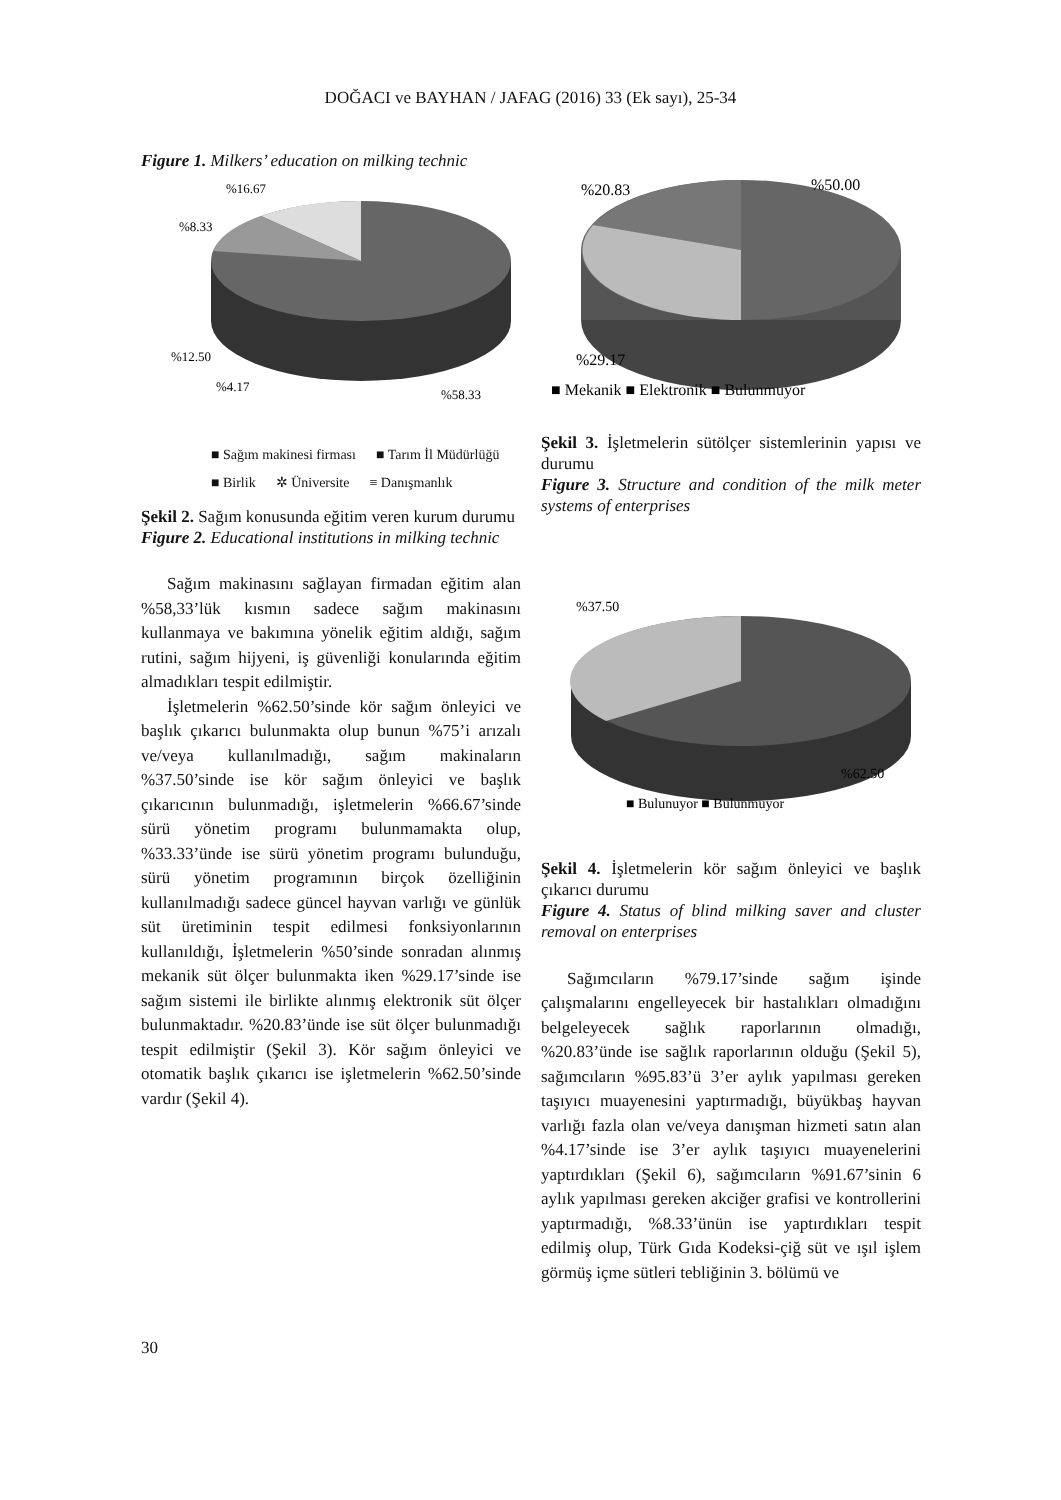DOĞACI ve BAYHAN / JAFAG (2016) 33 (Ek sayı), 25-34
Figure 1. Milkers’ education on milking technic
%16.67
%8.33
%12.50
%4.17
%58.33
■ Sağım makinesi firması ■ Tarım İl Müdürlüğü ■ Birlik ✲ Üniversite ≡ Danışmanlık
Şekil 2. Sağım konusunda eğitim veren kurum durumu
Figure 2. Educational institutions in milking technic
Sağım makinasını sağlayan firmadan eğitim alan %58,33’lük kısmın sadece sağım makinasını kullanmaya ve bakımına yönelik eğitim aldığı, sağım rutini, sağım hijyeni, iş güvenliği konularında eğitim almadıkları tespit edilmiştir.
İşletmelerin %62.50’sinde kör sağım önleyici ve başlık çıkarıcı bulunmakta olup bunun %75’i arızalı ve/veya kullanılmadığı, sağım makinaların %37.50’sinde ise kör sağım önleyici ve başlık çıkarıcının bulunmadığı, işletmelerin %66.67’sinde sürü yönetim programı bulunmamakta olup, %33.33’ünde ise sürü yönetim programı bulunduğu, sürü yönetim programının birçok özelliğinin kullanılmadığı sadece güncel hayvan varlığı ve günlük süt üretiminin tespit edilmesi fonksiyonlarının kullanıldığı, İşletmelerin %50’sinde sonradan alınmış mekanik süt ölçer bulunmakta iken %29.17’sinde ise sağım sistemi ile birlikte alınmış elektronik süt ölçer bulunmaktadır. %20.83’ünde ise süt ölçer bulunmadığı tespit edilmiştir (Şekil 3). Kör sağım önleyici ve otomatik başlık çıkarıcı ise işletmelerin %62.50’sinde vardır (Şekil 4).
%20.83
%50.00
%29.17
■ Mekanik ■ Elektronik ■ Bulunmuyor
Şekil 3. İşletmelerin sütölçer sistemlerinin yapısı ve durumu
Figure 3. Structure and condition of the milk meter systems of enterprises
%37.50
%62.50
■ Bulunuyor ■ Bulunmuyor
Şekil 4. İşletmelerin kör sağım önleyici ve başlık çıkarıcı durumu
Figure 4. Status of blind milking saver and cluster removal on enterprises
Sağımcıların %79.17’sinde sağım işinde çalışmalarını engelleyecek bir hastalıkları olmadığını belgeleyecek sağlık raporlarının olmadığı, %20.83’ünde ise sağlık raporlarının olduğu (Şekil 5), sağımcıların %95.83’ü 3’er aylık yapılması gereken taşıyıcı muayenesini yaptırmadığı, büyükbaş hayvan varlığı fazla olan ve/veya danışman hizmeti satın alan %4.17’sinde ise 3’er aylık taşıyıcı muayenelerini yaptırdıkları (Şekil 6), sağımcıların %91.67’sinin 6 aylık yapılması gereken akciğer grafisi ve kontrollerini yaptırmadığı, %8.33’ünün ise yaptırdıkları tespit edilmiş olup, Türk Gıda Kodeksi-çiğ süt ve ışıl işlem görmüş içme sütleri tebliğinin 3. bölümü ve
30